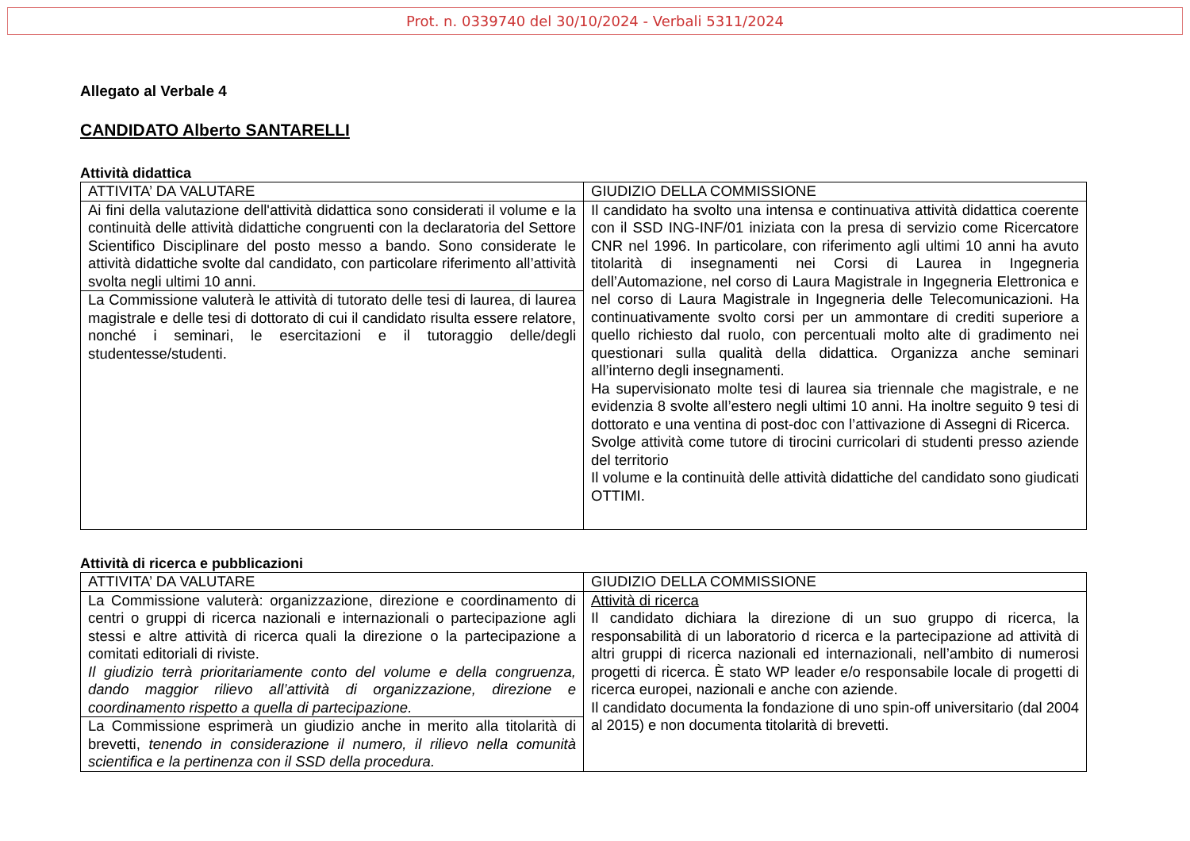Prot. n. 0339740 del 30/10/2024 - Verbali 5311/2024
Allegato al Verbale 4
CANDIDATO Alberto SANTARELLI
Attività didattica
| ATTIVITA’ DA VALUTARE | GIUDIZIO DELLA COMMISSIONE |
| --- | --- |
| Ai fini della valutazione dell'attività didattica sono considerati il volume e la continuità delle attività didattiche congruenti con la declaratoria del Settore Scientifico Disciplinare del posto messo a bando. Sono considerate le attività didattiche svolte dal candidato, con particolare riferimento all’attività svolta negli ultimi 10 anni. | Il candidato ha svolto una intensa e continuativa attività didattica coerente con il SSD ING-INF/01 iniziata con la presa di servizio come Ricercatore CNR nel 1996. In particolare, con riferimento agli ultimi 10 anni ha avuto titolarità di insegnamenti nei Corsi di Laurea in Ingegneria dell’Automazione, nel corso di Laura Magistrale in Ingegneria Elettronica e nel corso di Laura Magistrale in Ingegneria delle Telecomunicazioni. Ha continuativamente svolto corsi per un ammontare di crediti superiore a quello richiesto dal ruolo, con percentuali molto alte di gradimento nei questionari sulla qualità della didattica. Organizza anche seminari all’interno degli insegnamenti. Ha supervisionato molte tesi di laurea sia triennale che magistrale, e ne evidenzia 8 svolte all’estero negli ultimi 10 anni. Ha inoltre seguito 9 tesi di dottorato e una ventina di post-doc con l’attivazione di Assegni di Ricerca. Svolge attività come tutore di tirocini curricolari di studenti presso aziende del territorio Il volume e la continuità delle attività didattiche del candidato sono giudicati OTTIMI. |
| La Commissione valuterà le attività di tutorato delle tesi di laurea, di laurea magistrale e delle tesi di dottorato di cui il candidato risulta essere relatore, nonché i seminari, le esercitazioni e il tutoraggio delle/degli studentesse/studenti. | |
Attività di ricerca e pubblicazioni
| ATTIVITA’ DA VALUTARE | GIUDIZIO DELLA COMMISSIONE |
| --- | --- |
| La Commissione valuterà: organizzazione, direzione e coordinamento di centri o gruppi di ricerca nazionali e internazionali o partecipazione agli stessi e altre attività di ricerca quali la direzione o la partecipazione a comitati editoriali di riviste. Il giudizio terrà prioritariamente conto del volume e della congruenza, dando maggior rilievo all’attività di organizzazione, direzione e coordinamento rispetto a quella di partecipazione. | Attività di ricerca Il candidato dichiara la direzione di un suo gruppo di ricerca, la responsabilità di un laboratorio d ricerca e la partecipazione ad attività di altri gruppi di ricerca nazionali ed internazionali, nell’ambito di numerosi progetti di ricerca. È stato WP leader e/o responsabile locale di progetti di ricerca europei, nazionali e anche con aziende. Il candidato documenta la fondazione di uno spin-off universitario (dal 2004 al 2015) e non documenta titolarità di brevetti. |
| La Commissione esprimerà un giudizio anche in merito alla titolarità di brevetti, tenendo in considerazione il numero, il rilievo nella comunità scientifica e la pertinenza con il SSD della procedura. | |